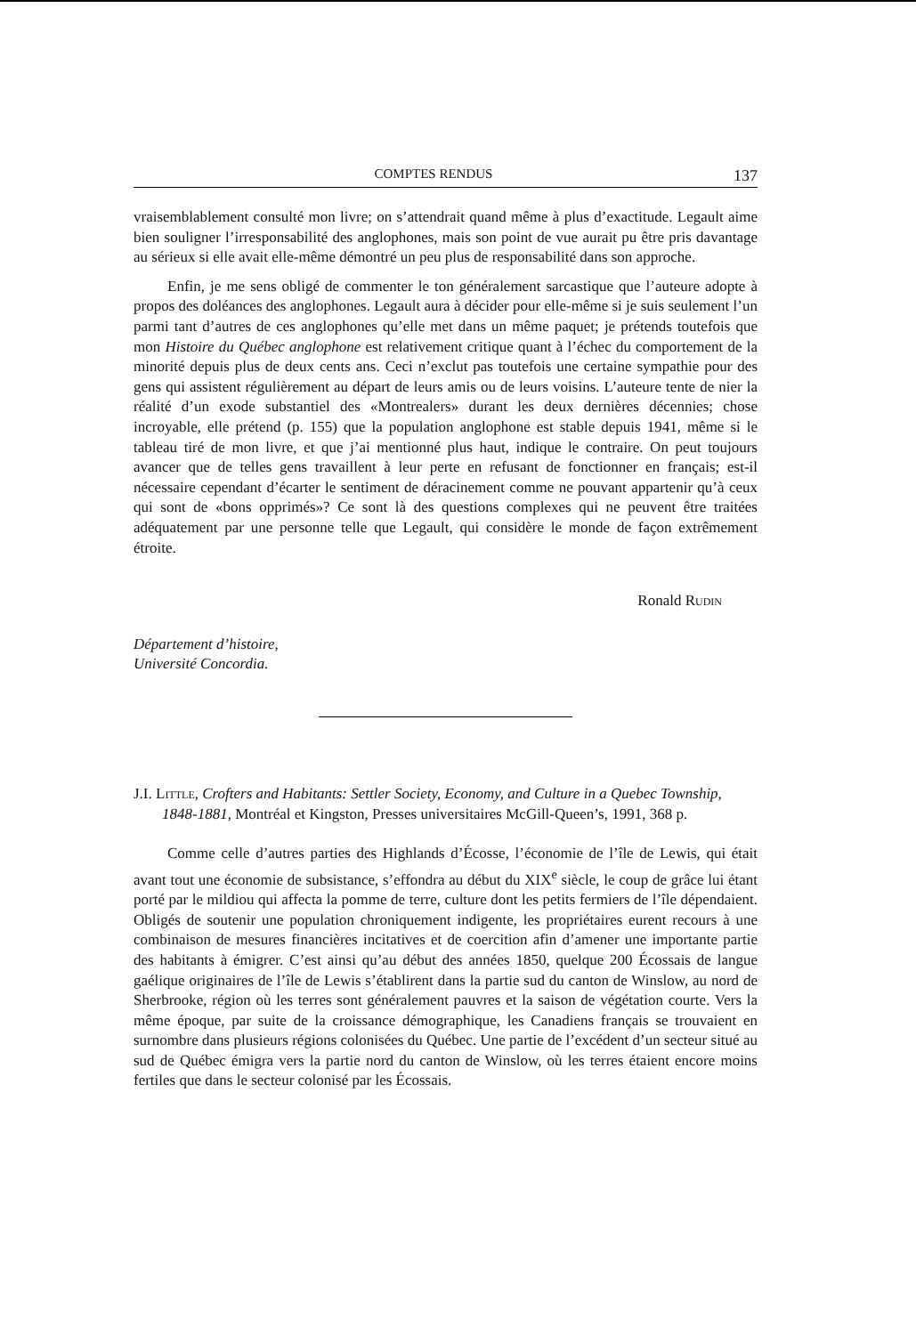COMPTES RENDUS 137
vraisemblablement consulté mon livre; on s’attendrait quand même à plus d’exactitude. Legault aime bien souligner l’irresponsabilité des anglophones, mais son point de vue aurait pu être pris davantage au sérieux si elle avait elle-même démontré un peu plus de responsabilité dans son approche.
Enfin, je me sens obligé de commenter le ton généralement sarcastique que l’auteure adopte à propos des doléances des anglophones. Legault aura à décider pour elle-même si je suis seulement l’un parmi tant d’autres de ces anglophones qu’elle met dans un même paquet; je prétends toutefois que mon Histoire du Québec anglophone est relativement critique quant à l’échec du comportement de la minorité depuis plus de deux cents ans. Ceci n’exclut pas toutefois une certaine sympathie pour des gens qui assistent régulièrement au départ de leurs amis ou de leurs voisins. L’auteure tente de nier la réalité d’un exode substantiel des «Montrealers» durant les deux dernières décennies; chose incroyable, elle prétend (p. 155) que la population anglophone est stable depuis 1941, même si le tableau tiré de mon livre, et que j’ai mentionné plus haut, indique le contraire. On peut toujours avancer que de telles gens travaillent à leur perte en refusant de fonctionner en français; est-il nécessaire cependant d’écarter le sentiment de déracinement comme ne pouvant appartenir qu’à ceux qui sont de «bons opprimés»? Ce sont là des questions complexes qui ne peuvent être traitées adéquatement par une personne telle que Legault, qui considère le monde de façon extrêmement étroite.
Ronald Rudin
Département d’histoire,
Université Concordia.
J.I. Little, Crofters and Habitants: Settler Society, Economy, and Culture in a Quebec Township, 1848-1881, Montréal et Kingston, Presses universitaires McGill-Queen’s, 1991, 368 p.
Comme celle d’autres parties des Highlands d’Écosse, l’économie de l’île de Lewis, qui était avant tout une économie de subsistance, s’effondra au début du XIX<sup>e</sup> siècle, le coup de grâce lui étant porté par le mildiou qui affecta la pomme de terre, culture dont les petits fermiers de l’île dépendaient. Obligés de soutenir une population chroniquement indigente, les propriétaires eurent recours à une combinaison de mesures financières incitatives et de coercition afin d’amener une importante partie des habitants à émigrer. C’est ainsi qu’au début des années 1850, quelque 200 Écossais de langue gaélique originaires de l’île de Lewis s’établirent dans la partie sud du canton de Winslow, au nord de Sherbrooke, région où les terres sont généralement pauvres et la saison de végétation courte. Vers la même époque, par suite de la croissance démographique, les Canadiens français se trouvaient en surnombre dans plusieurs régions colonisées du Québec. Une partie de l’excédent d’un secteur situé au sud de Québec émigra vers la partie nord du canton de Winslow, où les terres étaient encore moins fertiles que dans le secteur colonisé par les Écossais.